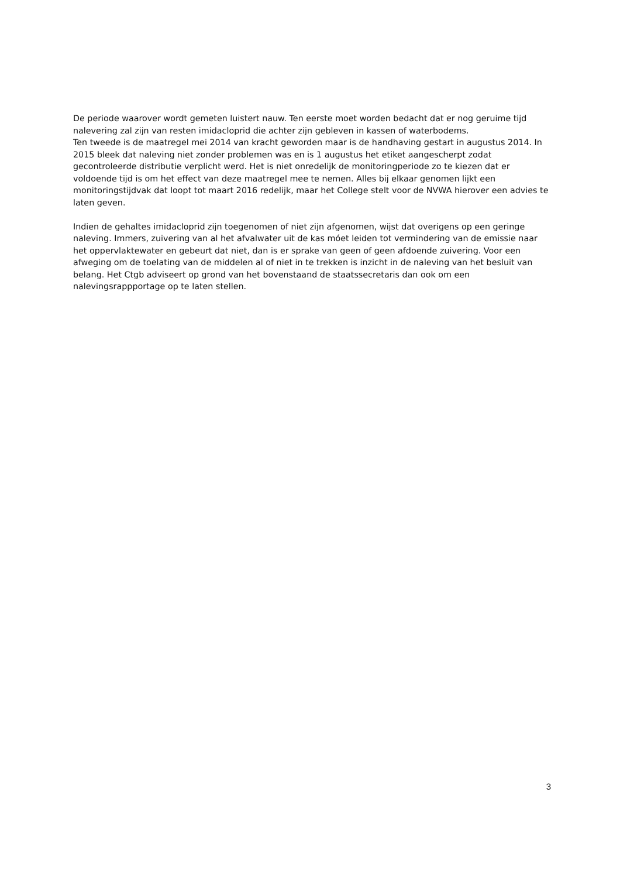De periode waarover wordt gemeten luistert nauw. Ten eerste moet worden bedacht dat er nog geruime tijd nalevering zal zijn van resten imidacloprid die achter zijn gebleven in kassen of waterbodems.
Ten tweede is de maatregel mei 2014 van kracht geworden maar is de handhaving gestart in augustus 2014. In 2015 bleek dat naleving niet zonder problemen was en is 1 augustus het etiket aangescherpt zodat gecontroleerde distributie verplicht werd. Het is niet onredelijk de monitoringperiode zo te kiezen dat er voldoende tijd is om het effect van deze maatregel mee te nemen. Alles bij elkaar genomen lijkt een monitoringstijdvak dat loopt tot maart 2016 redelijk, maar het College stelt voor de NVWA hierover een advies te laten geven.
Indien de gehaltes imidacloprid zijn toegenomen of niet zijn afgenomen, wijst dat overigens op een geringe naleving. Immers, zuivering van al het afvalwater uit de kas móet leiden tot vermindering van de emissie naar het oppervlaktewater en gebeurt dat niet, dan is er sprake van geen of geen afdoende zuivering. Voor een afweging om de toelating van de middelen al of niet in te trekken is inzicht in de naleving van het besluit van belang. Het Ctgb adviseert op grond van het bovenstaand de staatssecretaris dan ook om een nalevingsrappportage op te laten stellen.
3